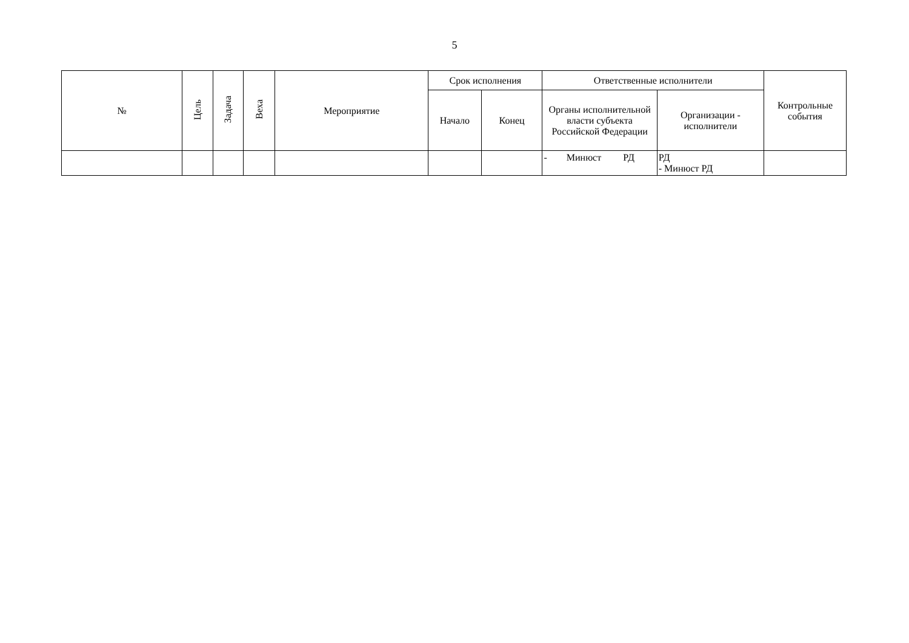5
| № | Цель | Задача | Веха | Мероприятие | Срок исполнения | | Ответственные исполнители | | Контрольные события |
| --- | --- | --- | --- | --- | --- | --- | --- | --- | --- |
| | | | | | Начало | Конец | Органы исполнительной власти субъекта Российской Федерации | Организации - исполнители | |
| | | | | | | | - Минюст РД | РД - Минюст РД | |